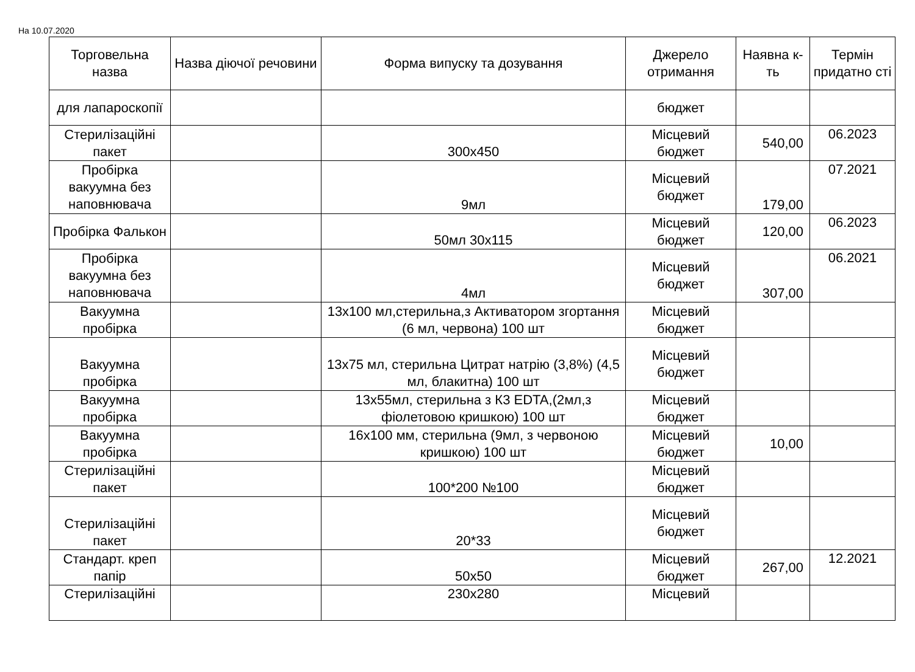На 10.07.2020
| Торговельна назва | Назва діючої речовини | Форма випуску та дозування | Джерело отримання | Наявна к-ть | Термін придатно сті |
| --- | --- | --- | --- | --- | --- |
| для лапароскопії | | | бюджет | | |
| Стерилізаційні пакет | | 300х450 | Місцевий бюджет | 540,00 | 06.2023 |
| Пробірка вакуумна без наповнювача | | 9мл | Місцевий бюджет | 179,00 | 07.2021 |
| Пробірка Фалькон | | 50мл 30х115 | Місцевий бюджет | 120,00 | 06.2023 |
| Пробірка вакуумна без наповнювача | | 4мл | Місцевий бюджет | 307,00 | 06.2021 |
| Вакуумна пробірка | | 13х100 мл,стерильна,з Активатором згортання (6 мл, червона) 100 шт | Місцевий бюджет | | |
| Вакуумна пробірка | | 13х75 мл, стерильна Цитрат натрію (3,8%) (4,5 мл, блакитна) 100 шт | Місцевий бюджет | | |
| Вакуумна пробірка | | 13х55мл, стерильна з К3 EDTA,(2мл,з фіолетовою кришкою) 100 шт | Місцевий бюджет | | |
| Вакуумна пробірка | | 16х100 мм, стерильна (9мл, з червоною кришкою) 100 шт | Місцевий бюджет | 10,00 | |
| Стерилізаційні пакет | | 100*200 №100 | Місцевий бюджет | | |
| Стерилізаційні пакет | | 20*33 | Місцевий бюджет | | |
| Стандарт. креп папір | | 50х50 | Місцевий бюджет | 267,00 | 12.2021 |
| Стерилізаційні | | 230х280 | Місцевий | | |